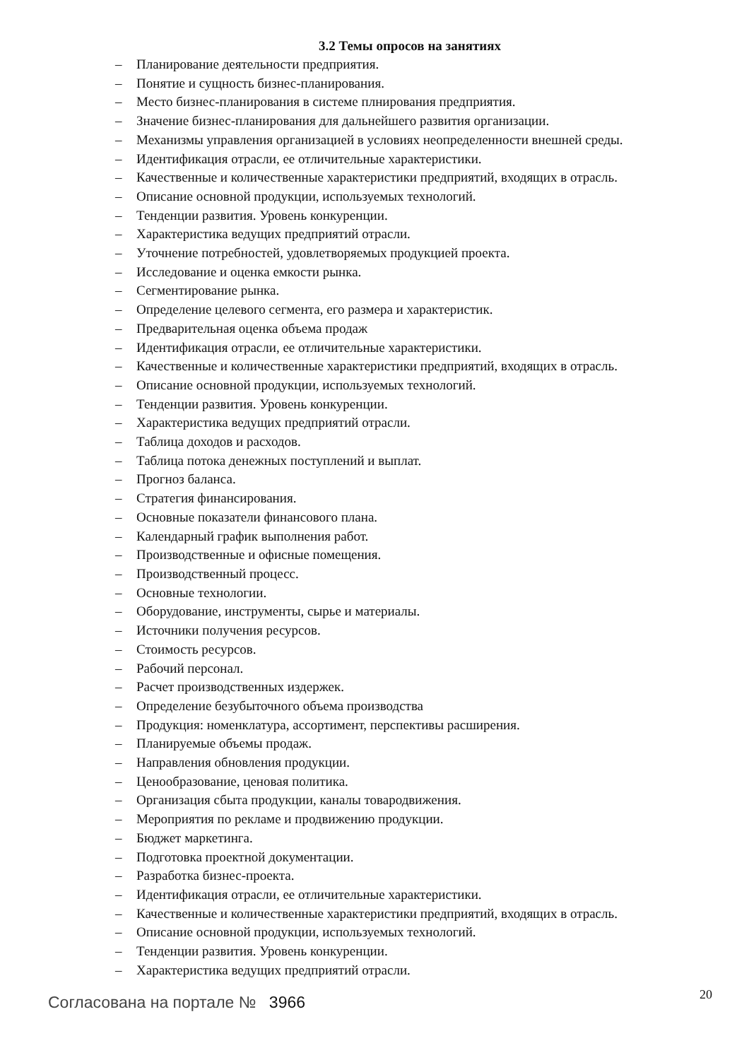3.2 Темы опросов на занятиях
– Планирование деятельности предприятия.
– Понятие и сущность бизнес-планирования.
– Место бизнес-планирования в системе плнирования предприятия.
– Значение бизнес-планирования для дальнейшего развития организации.
– Механизмы управления организацией в условиях неопределенности внешней среды.
– Идентификация отрасли, ее отличительные характеристики.
– Качественные и количественные характеристики предприятий, входящих в отрасль.
– Описание основной продукции, используемых технологий.
– Тенденции развития. Уровень конкуренции.
– Характеристика ведущих предприятий отрасли.
– Уточнение потребностей, удовлетворяемых продукцией проекта.
– Исследование и оценка емкости рынка.
– Сегментирование рынка.
– Определение целевого сегмента, его размера и характеристик.
– Предварительная оценка объема продаж
– Идентификация отрасли, ее отличительные характеристики.
– Качественные и количественные характеристики предприятий, входящих в отрасль.
– Описание основной продукции, используемых технологий.
– Тенденции развития. Уровень конкуренции.
– Характеристика ведущих предприятий отрасли.
– Таблица доходов и расходов.
– Таблица потока денежных поступлений и выплат.
– Прогноз баланса.
– Стратегия финансирования.
– Основные показатели финансового плана.
– Календарный график выполнения работ.
– Производственные и офисные помещения.
– Производственный процесс.
– Основные технологии.
– Оборудование, инструменты, сырье и материалы.
– Источники получения ресурсов.
– Стоимость ресурсов.
– Рабочий персонал.
– Расчет производственных издержек.
– Определение безубыточного объема производства
– Продукция: номенклатура, ассортимент, перспективы расширения.
– Планируемые объемы продаж.
– Направления обновления продукции.
– Ценообразование, ценовая политика.
– Организация сбыта продукции, каналы товародвижения.
– Мероприятия по рекламе и продвижению продукции.
– Бюджет маркетинга.
– Подготовка проектной документации.
– Разработка бизнес-проекта.
– Идентификация отрасли, ее отличительные характеристики.
– Качественные и количественные характеристики предприятий, входящих в отрасль.
– Описание основной продукции, используемых технологий.
– Тенденции развития. Уровень конкуренции.
– Характеристика ведущих предприятий отрасли.
Согласована на портале № 3966
20